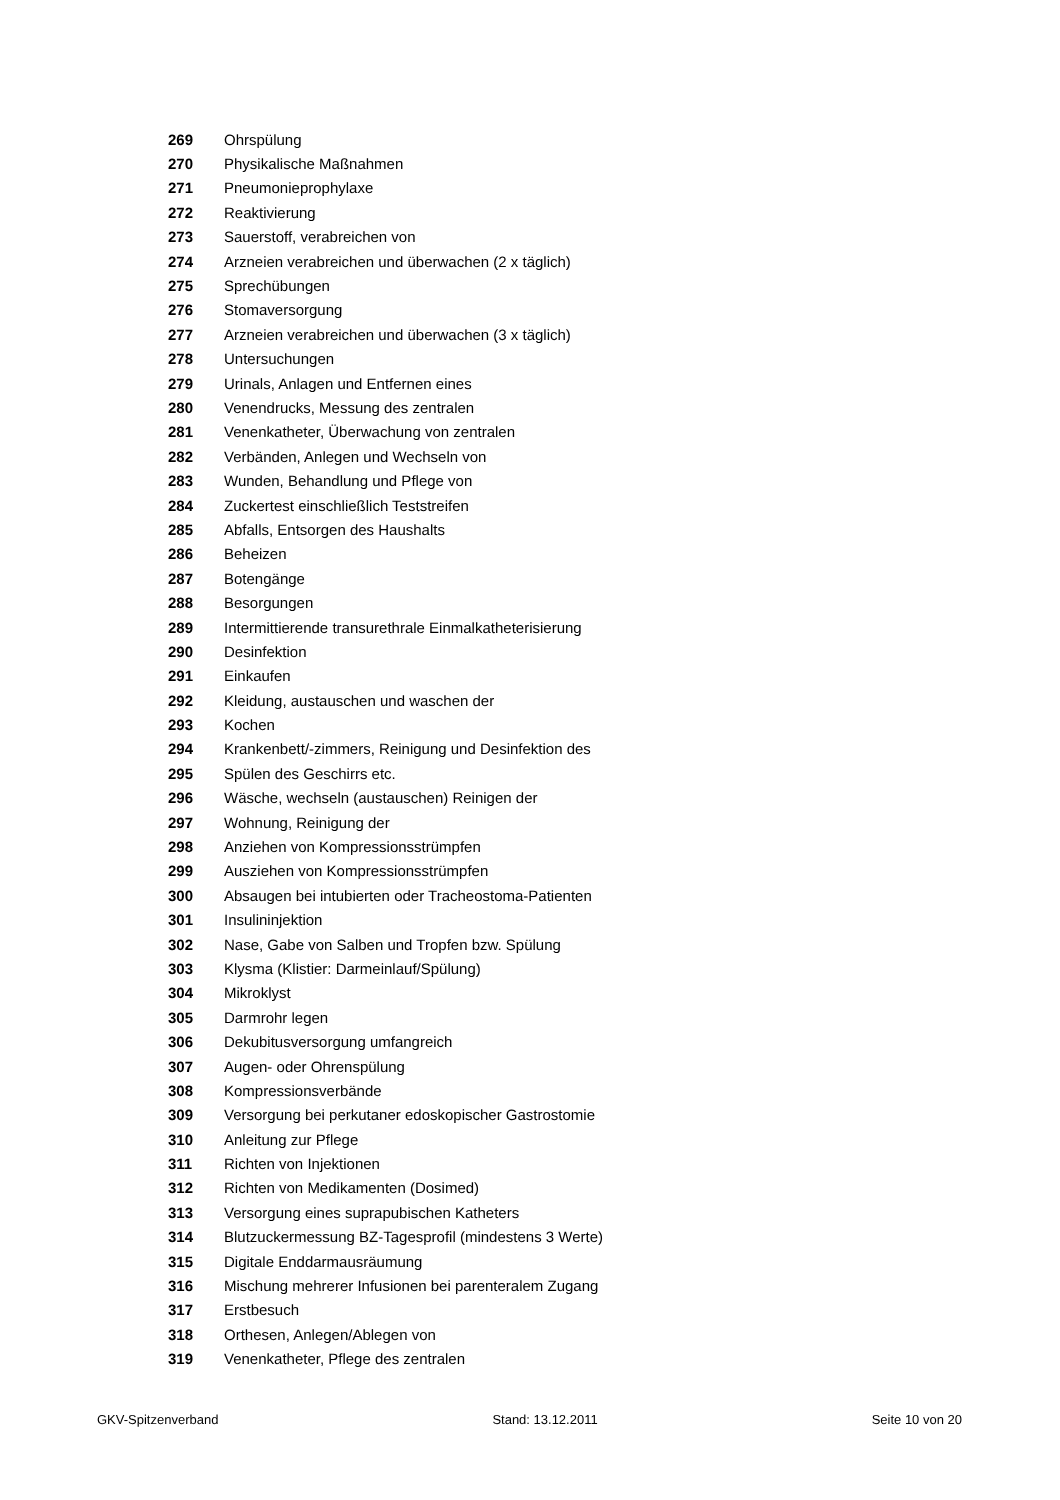| 269 | Ohrspülung |
| 270 | Physikalische Maßnahmen |
| 271 | Pneumonieprophylaxe |
| 272 | Reaktivierung |
| 273 | Sauerstoff, verabreichen von |
| 274 | Arzneien verabreichen und überwachen (2 x täglich) |
| 275 | Sprechübungen |
| 276 | Stomaversorgung |
| 277 | Arzneien verabreichen und überwachen (3 x täglich) |
| 278 | Untersuchungen |
| 279 | Urinals, Anlagen und Entfernen eines |
| 280 | Venendrucks, Messung des zentralen |
| 281 | Venenkatheter, Überwachung von zentralen |
| 282 | Verbänden, Anlegen und Wechseln von |
| 283 | Wunden, Behandlung und Pflege von |
| 284 | Zuckertest einschließlich Teststreifen |
| 285 | Abfalls, Entsorgen des Haushalts |
| 286 | Beheizen |
| 287 | Botengänge |
| 288 | Besorgungen |
| 289 | Intermittierende transurethrale Einmalkatheterisierung |
| 290 | Desinfektion |
| 291 | Einkaufen |
| 292 | Kleidung, austauschen und waschen der |
| 293 | Kochen |
| 294 | Krankenbett/-zimmers, Reinigung und Desinfektion des |
| 295 | Spülen des Geschirrs etc. |
| 296 | Wäsche, wechseln (austauschen) Reinigen der |
| 297 | Wohnung, Reinigung der |
| 298 | Anziehen von Kompressionsstrümpfen |
| 299 | Ausziehen von Kompressionsstrümpfen |
| 300 | Absaugen bei intubierten oder Tracheostoma-Patienten |
| 301 | Insulininjektion |
| 302 | Nase, Gabe von Salben und Tropfen bzw. Spülung |
| 303 | Klysma (Klistier: Darmeinlauf/Spülung) |
| 304 | Mikroklyst |
| 305 | Darmrohr legen |
| 306 | Dekubitusversorgung umfangreich |
| 307 | Augen- oder Ohrenspülung |
| 308 | Kompressionsverbände |
| 309 | Versorgung bei perkutaner edoskopischer Gastrostomie |
| 310 | Anleitung zur Pflege |
| 311 | Richten von Injektionen |
| 312 | Richten von Medikamenten (Dosimed) |
| 313 | Versorgung eines suprapubischen Katheters |
| 314 | Blutzuckermessung BZ-Tagesprofil (mindestens 3 Werte) |
| 315 | Digitale Enddarmausräumung |
| 316 | Mischung mehrerer Infusionen bei parenteralem Zugang |
| 317 | Erstbesuch |
| 318 | Orthesen, Anlegen/Ablegen von |
| 319 | Venenkatheter, Pflege des zentralen |
GKV-Spitzenverband Stand: 13.12.2011 Seite 10 von 20